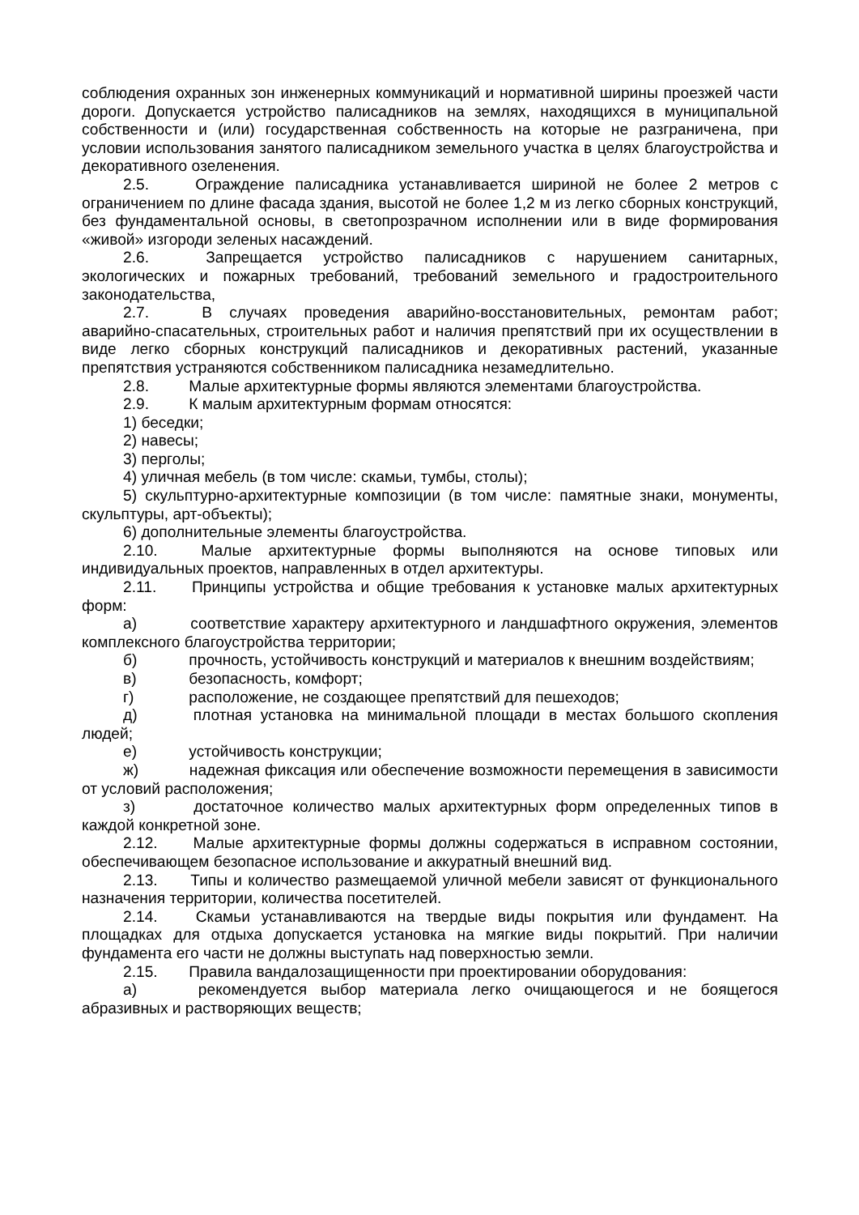соблюдения охранных зон инженерных коммуникаций и нормативной ширины проезжей части дороги. Допускается устройство палисадников на землях, находящихся в муниципальной собственности и (или) государственная собственность на которые не разграничена, при условии использования занятого палисадником земельного участка в целях благоустройства и декоративного озеленения.
2.5. Ограждение палисадника устанавливается шириной не более 2 метров с ограничением по длине фасада здания, высотой не более 1,2 м из легко сборных конструкций, без фундаментальной основы, в светопрозрачном исполнении или в виде формирования «живой» изгороди зеленых насаждений.
2.6. Запрещается устройство палисадников с нарушением санитарных, экологических и пожарных требований, требований земельного и градостроительного законодательства,
2.7. В случаях проведения аварийно-восстановительных, ремонтам работ; аварийно-спасательных, строительных работ и наличия препятствий при их осуществлении в виде легко сборных конструкций палисадников и декоративных растений, указанные препятствия устраняются собственником палисадника незамедлительно.
2.8. Малые архитектурные формы являются элементами благоустройства.
2.9. К малым архитектурным формам относятся:
1) беседки;
2) навесы;
3) перголы;
4) уличная мебель (в том числе: скамьи, тумбы, столы);
5) скульптурно-архитектурные композиции (в том числе: памятные знаки, монументы, скульптуры, арт-объекты);
6) дополнительные элементы благоустройства.
2.10. Малые архитектурные формы выполняются на основе типовых или индивидуальных проектов, направленных в отдел архитектуры.
2.11. Принципы устройства и общие требования к установке малых архитектурных форм:
а) соответствие характеру архитектурного и ландшафтного окружения, элементов комплексного благоустройства территории;
б) прочность, устойчивость конструкций и материалов к внешним воздействиям;
в) безопасность, комфорт;
г) расположение, не создающее препятствий для пешеходов;
д) плотная установка на минимальной площади в местах большого скопления людей;
е) устойчивость конструкции;
ж) надежная фиксация или обеспечение возможности перемещения в зависимости от условий расположения;
з) достаточное количество малых архитектурных форм определенных типов в каждой конкретной зоне.
2.12. Малые архитектурные формы должны содержаться в исправном состоянии, обеспечивающем безопасное использование и аккуратный внешний вид.
2.13. Типы и количество размещаемой уличной мебели зависят от функционального назначения территории, количества посетителей.
2.14. Скамьи устанавливаются на твердые виды покрытия или фундамент. На площадках для отдыха допускается установка на мягкие виды покрытий. При наличии фундамента его части не должны выступать над поверхностью земли.
2.15. Правила вандалозащищенности при проектировании оборудования:
а) рекомендуется выбор материала легко очищающегося и не боящегося абразивных и растворяющих веществ;